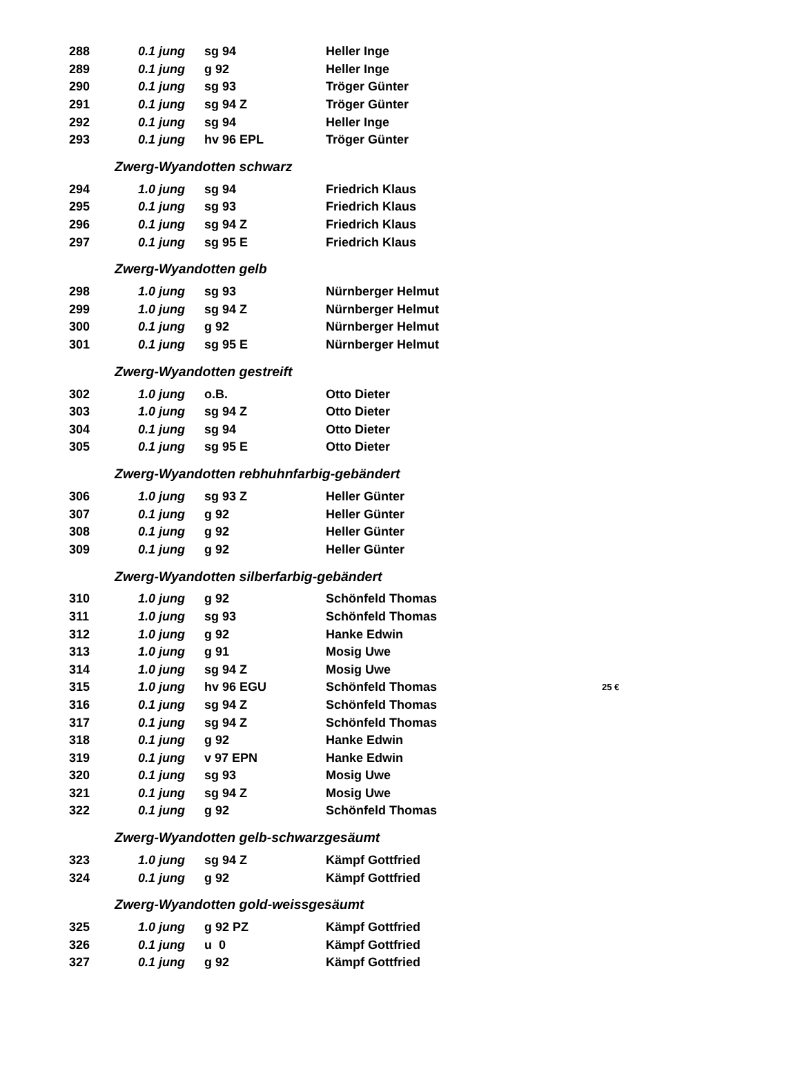| 288 | 0.1 jung | sg 94 | Heller Inge | |
| 289 | 0.1 jung | g 92 | Heller Inge | |
| 290 | 0.1 jung | sg 93 | Tröger Günter | |
| 291 | 0.1 jung | sg 94 Z | Tröger Günter | |
| 292 | 0.1 jung | sg 94 | Heller Inge | |
| 293 | 0.1 jung | hv 96 EPL | Tröger Günter | |
| Zwerg-Wyandotten schwarz | | | | |
| 294 | 1.0 jung | sg 94 | Friedrich Klaus | |
| 295 | 0.1 jung | sg 93 | Friedrich Klaus | |
| 296 | 0.1 jung | sg 94 Z | Friedrich Klaus | |
| 297 | 0.1 jung | sg 95 E | Friedrich Klaus | |
| Zwerg-Wyandotten gelb | | | | |
| 298 | 1.0 jung | sg 93 | Nürnberger Helmut | |
| 299 | 1.0 jung | sg 94 Z | Nürnberger Helmut | |
| 300 | 0.1 jung | g 92 | Nürnberger Helmut | |
| 301 | 0.1 jung | sg 95 E | Nürnberger Helmut | |
| Zwerg-Wyandotten gestreift | | | | |
| 302 | 1.0 jung | o.B. | Otto Dieter | |
| 303 | 1.0 jung | sg 94 Z | Otto Dieter | |
| 304 | 0.1 jung | sg 94 | Otto Dieter | |
| 305 | 0.1 jung | sg 95 E | Otto Dieter | |
| Zwerg-Wyandotten rebhuhnfarbig-gebändert | | | | |
| 306 | 1.0 jung | sg 93 Z | Heller Günter | |
| 307 | 0.1 jung | g 92 | Heller Günter | |
| 308 | 0.1 jung | g 92 | Heller Günter | |
| 309 | 0.1 jung | g 92 | Heller Günter | |
| Zwerg-Wyandotten silberfarbig-gebändert | | | | |
| 310 | 1.0 jung | g 92 | Schönfeld Thomas | |
| 311 | 1.0 jung | sg 93 | Schönfeld Thomas | |
| 312 | 1.0 jung | g 92 | Hanke Edwin | |
| 313 | 1.0 jung | g 91 | Mosig Uwe | |
| 314 | 1.0 jung | sg 94 Z | Mosig Uwe | |
| 315 | 1.0 jung | hv 96 EGU | Schönfeld Thomas | 25 € |
| 316 | 0.1 jung | sg 94 Z | Schönfeld Thomas | |
| 317 | 0.1 jung | sg 94 Z | Schönfeld Thomas | |
| 318 | 0.1 jung | g 92 | Hanke Edwin | |
| 319 | 0.1 jung | v 97 EPN | Hanke Edwin | |
| 320 | 0.1 jung | sg 93 | Mosig Uwe | |
| 321 | 0.1 jung | sg 94 Z | Mosig Uwe | |
| 322 | 0.1 jung | g 92 | Schönfeld Thomas | |
| Zwerg-Wyandotten gelb-schwarzgesäumt | | | | |
| 323 | 1.0 jung | sg 94 Z | Kämpf Gottfried | |
| 324 | 0.1 jung | g 92 | Kämpf Gottfried | |
| Zwerg-Wyandotten gold-weissgesäumt | | | | |
| 325 | 1.0 jung | g 92 PZ | Kämpf Gottfried | |
| 326 | 0.1 jung | u 0 | Kämpf Gottfried | |
| 327 | 0.1 jung | g 92 | Kämpf Gottfried | |